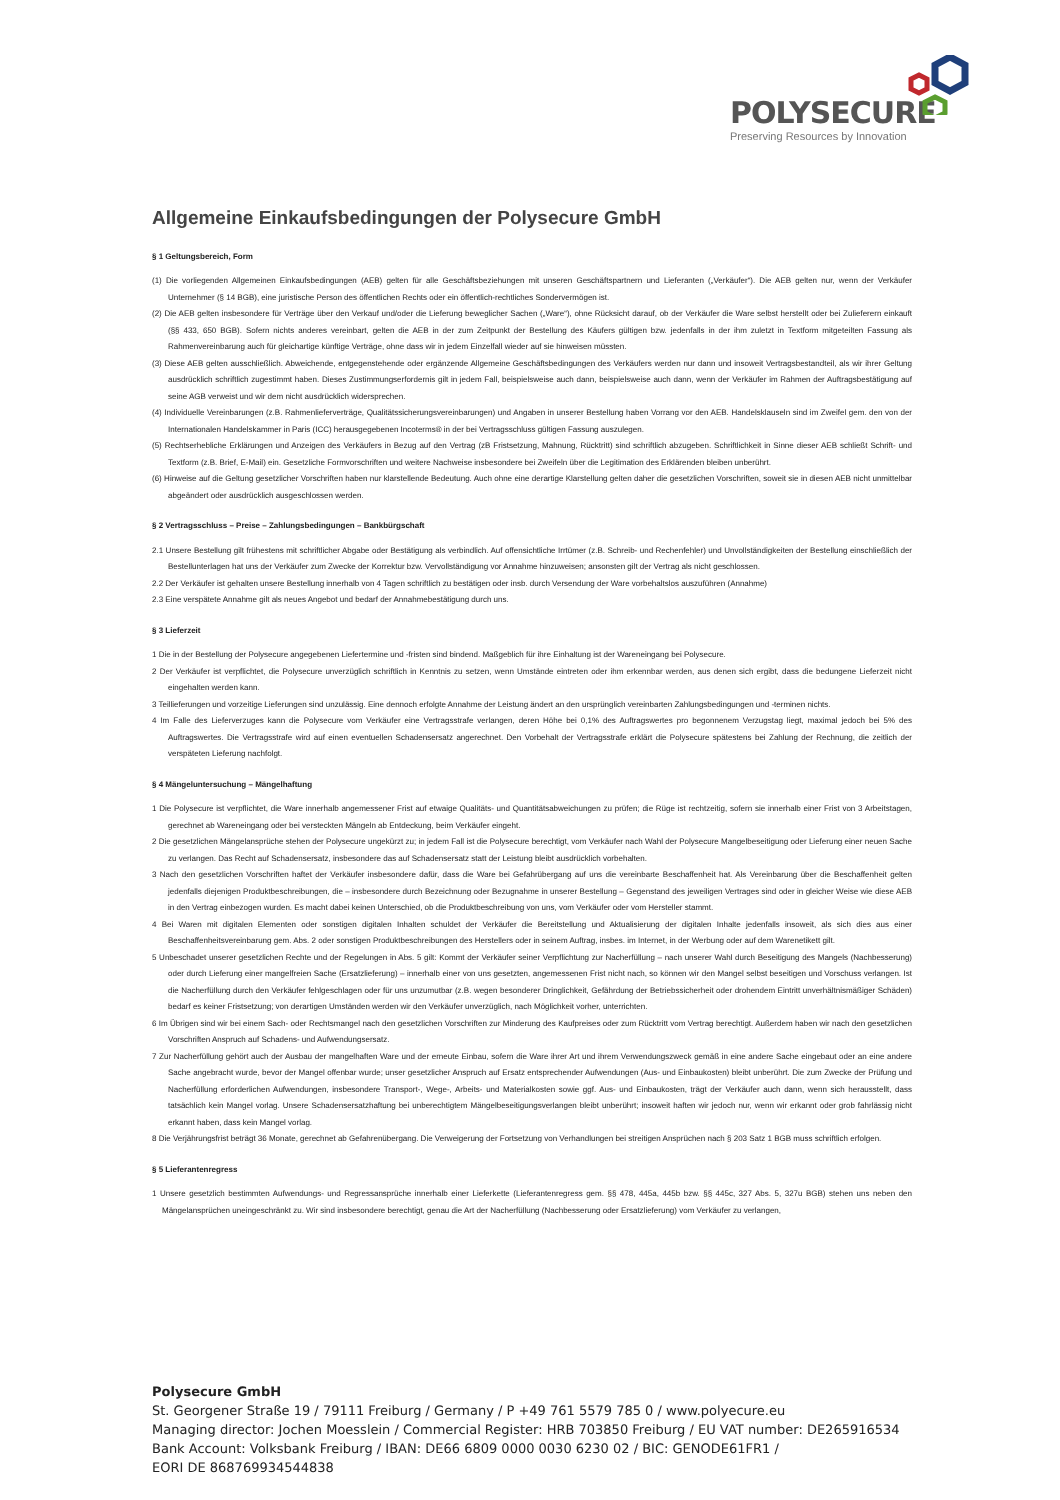POLYSECURE
Preserving Resources by Innovation
Allgemeine Einkaufsbedingungen der Polysecure GmbH
§ 1 Geltungsbereich, Form
(1) Die vorliegenden Allgemeinen Einkaufsbedingungen (AEB) gelten für alle Geschäftsbeziehungen mit unseren Geschäftspartnern und Lieferanten („Verkäufer“). Die AEB gelten nur, wenn der Verkäufer Unternehmer (§ 14 BGB), eine juristische Person des öffentlichen Rechts oder ein öffentlich-rechtliches Sondervermögen ist.
(2) Die AEB gelten insbesondere für Verträge über den Verkauf und/oder die Lieferung beweglicher Sachen („Ware“), ohne Rücksicht darauf, ob der Verkäufer die Ware selbst herstellt oder bei Zulieferern einkauft (§§ 433, 650 BGB). Sofern nichts anderes vereinbart, gelten die AEB in der zum Zeitpunkt der Bestellung des Käufers gültigen bzw. jedenfalls in der ihm zuletzt in Textform mitgeteilten Fassung als Rahmenvereinbarung auch für gleichartige künftige Verträge, ohne dass wir in jedem Einzelfall wieder auf sie hinweisen müssten.
(3) Diese AEB gelten ausschließlich. Abweichende, entgegenstehende oder ergänzende Allgemeine Geschäftsbedingungen des Verkäufers werden nur dann und insoweit Vertragsbestandteil, als wir ihrer Geltung ausdrücklich schriftlich zugestimmt haben. Dieses Zustimmungserfordernis gilt in jedem Fall, beispielsweise auch dann, beispielsweise auch dann, wenn der Verkäufer im Rahmen der Auftragsbestätigung auf seine AGB verweist und wir dem nicht ausdrücklich widersprechen.
(4) Individuelle Vereinbarungen (z.B. Rahmenlieferverträge, Qualitätssicherungsvereinbarungen) und Angaben in unserer Bestellung haben Vorrang vor den AEB. Handelsklauseln sind im Zweifel gem. den von der Internationalen Handelskammer in Paris (ICC) herausgegebenen Incoterms® in der bei Vertragsschluss gültigen Fassung auszulegen.
(5) Rechtserhebliche Erklärungen und Anzeigen des Verkäufers in Bezug auf den Vertrag (zB Fristsetzung, Mahnung, Rücktritt) sind schriftlich abzugeben. Schriftlichkeit in Sinne dieser AEB schließt Schrift- und Textform (z.B. Brief, E-Mail) ein. Gesetzliche Formvorschriften und weitere Nachweise insbesondere bei Zweifeln über die Legitimation des Erklärenden bleiben unberührt.
(6) Hinweise auf die Geltung gesetzlicher Vorschriften haben nur klarstellende Bedeutung. Auch ohne eine derartige Klarstellung gelten daher die gesetzlichen Vorschriften, soweit sie in diesen AEB nicht unmittelbar abgeändert oder ausdrücklich ausgeschlossen werden.
§ 2 Vertragsschluss – Preise – Zahlungsbedingungen – Bankbürgschaft
2.1 Unsere Bestellung gilt frühestens mit schriftlicher Abgabe oder Bestätigung als verbindlich. Auf offensichtliche Irrtümer (z.B. Schreib- und Rechenfehler) und Unvollständigkeiten der Bestellung einschließlich der Bestellunterlagen hat uns der Verkäufer zum Zwecke der Korrektur bzw. Vervollständigung vor Annahme hinzuweisen; ansonsten gilt der Vertrag als nicht geschlossen.
2.2 Der Verkäufer ist gehalten unsere Bestellung innerhalb von 4 Tagen schriftlich zu bestätigen oder insb. durch Versendung der Ware vorbehaltslos auszuführen (Annahme)
2.3 Eine verspätete Annahme gilt als neues Angebot und bedarf der Annahmebestätigung durch uns.
§ 3 Lieferzeit
1 Die in der Bestellung der Polysecure angegebenen Liefertermine und -fristen sind bindend. Maßgeblich für ihre Einhaltung ist der Wareneingang bei Polysecure.
2 Der Verkäufer ist verpflichtet, die Polysecure unverzüglich schriftlich in Kenntnis zu setzen, wenn Umstände eintreten oder ihm erkennbar werden, aus denen sich ergibt, dass die bedungene Lieferzeit nicht eingehalten werden kann.
3 Teillieferungen und vorzeitige Lieferungen sind unzulässig. Eine dennoch erfolgte Annahme der Leistung ändert an den ursprünglich vereinbarten Zahlungsbedingungen und -terminen nichts.
4 Im Falle des Lieferverzuges kann die Polysecure vom Verkäufer eine Vertragsstrafe verlangen, deren Höhe bei 0,1% des Auftragswertes pro begonnenem Verzugstag liegt, maximal jedoch bei 5% des Auftragswertes. Die Vertragsstrafe wird auf einen eventuellen Schadensersatz angerechnet. Den Vorbehalt der Vertragsstrafe erklärt die Polysecure spätestens bei Zahlung der Rechnung, die zeitlich der verspäteten Lieferung nachfolgt.
§ 4 Mängeluntersuchung – Mängelhaftung
1 Die Polysecure ist verpflichtet, die Ware innerhalb angemessener Frist auf etwaige Qualitäts- und Quantitätsabweichungen zu prüfen; die Rüge ist rechtzeitig, sofern sie innerhalb einer Frist von 3 Arbeitstagen, gerechnet ab Wareneingang oder bei versteckten Mängeln ab Entdeckung, beim Verkäufer eingeht.
2 Die gesetzlichen Mängelansprüche stehen der Polysecure ungekürzt zu; in jedem Fall ist die Polysecure berechtigt, vom Verkäufer nach Wahl der Polysecure Mangelbeseitigung oder Lieferung einer neuen Sache zu verlangen. Das Recht auf Schadensersatz, insbesondere das auf Schadensersatz statt der Leistung bleibt ausdrücklich vorbehalten.
3 Nach den gesetzlichen Vorschriften haftet der Verkäufer insbesondere dafür, dass die Ware bei Gefahrübergang auf uns die vereinbarte Beschaffenheit hat. Als Vereinbarung über die Beschaffenheit gelten jedenfalls diejenigen Produktbeschreibungen, die – insbesondere durch Bezeichnung oder Bezugnahme in unserer Bestellung – Gegenstand des jeweiligen Vertrages sind oder in gleicher Weise wie diese AEB in den Vertrag einbezogen wurden. Es macht dabei keinen Unterschied, ob die Produktbeschreibung von uns, vom Verkäufer oder vom Hersteller stammt.
4 Bei Waren mit digitalen Elementen oder sonstigen digitalen Inhalten schuldet der Verkäufer die Bereitstellung und Aktualisierung der digitalen Inhalte jedenfalls insoweit, als sich dies aus einer Beschaffenheitsvereinbarung gem. Abs. 2 oder sonstigen Produktbeschreibungen des Herstellers oder in seinem Auftrag, insbes. im Internet, in der Werbung oder auf dem Warenetikett gilt.
5 Unbeschadet unserer gesetzlichen Rechte und der Regelungen in Abs. 5 gilt: Kommt der Verkäufer seiner Verpflichtung zur Nacherfüllung – nach unserer Wahl durch Beseitigung des Mangels (Nachbesserung) oder durch Lieferung einer mangelfreien Sache (Ersatzlieferung) – innerhalb einer von uns gesetzten, angemessenen Frist nicht nach, so können wir den Mangel selbst beseitigen und Vorschuss verlangen. Ist die Nacherfüllung durch den Verkäufer fehlgeschlagen oder für uns unzumutbar (z.B. wegen besonderer Dringlichkeit, Gefährdung der Betriebssicherheit oder drohendem Eintritt unverhältnismäßiger Schäden) bedarf es keiner Fristsetzung; von derartigen Umständen werden wir den Verkäufer unverzüglich, nach Möglichkeit vorher, unterrichten.
6 Im Übrigen sind wir bei einem Sach- oder Rechtsmangel nach den gesetzlichen Vorschriften zur Minderung des Kaufpreises oder zum Rücktritt vom Vertrag berechtigt. Außerdem haben wir nach den gesetzlichen Vorschriften Anspruch auf Schadens- und Aufwendungsersatz.
7 Zur Nacherfüllung gehört auch der Ausbau der mangelhaften Ware und der erneute Einbau, sofern die Ware ihrer Art und ihrem Verwendungszweck gemäß in eine andere Sache eingebaut oder an eine andere Sache angebracht wurde, bevor der Mangel offenbar wurde; unser gesetzlicher Anspruch auf Ersatz entsprechender Aufwendungen (Aus- und Einbaukosten) bleibt unberührt. Die zum Zwecke der Prüfung und Nacherfüllung erforderlichen Aufwendungen, insbesondere Transport-, Wege-, Arbeits- und Materialkosten sowie ggf. Aus- und Einbaukosten, trägt der Verkäufer auch dann, wenn sich herausstellt, dass tatsächlich kein Mangel vorlag. Unsere Schadensersatzhaftung bei unberechtigtem Mängelbeseitigungsverlangen bleibt unberührt; insoweit haften wir jedoch nur, wenn wir erkannt oder grob fahrlässig nicht erkannt haben, dass kein Mangel vorlag.
8 Die Verjährungsfrist beträgt 36 Monate, gerechnet ab Gefahrenübergang. Die Verweigerung der Fortsetzung von Verhandlungen bei streitigen Ansprüchen nach § 203 Satz 1 BGB muss schriftlich erfolgen.
§ 5 Lieferantenregress
1 Unsere gesetzlich bestimmten Aufwendungs- und Regressansprüche innerhalb einer Lieferkette (Lieferantenregress gem. §§ 478, 445a, 445b bzw. §§ 445c, 327 Abs. 5, 327u BGB) stehen uns neben den Mängelansprüchen uneingeschränkt zu. Wir sind insbesondere berechtigt, genau die Art der Nacherfüllung (Nachbesserung oder Ersatzlieferung) vom Verkäufer zu verlangen,
Polysecure GmbH
St. Georgener Straße 19 / 79111 Freiburg / Germany / P +49 761 5579 785 0 / www.polyecure.eu
Managing director: Jochen Moesslein / Commercial Register: HRB 703850 Freiburg / EU VAT number: DE265916534
Bank Account: Volksbank Freiburg / IBAN: DE66 6809 0000 0030 6230 02 / BIC: GENODE61FR1 /
EORI DE 868769934544838